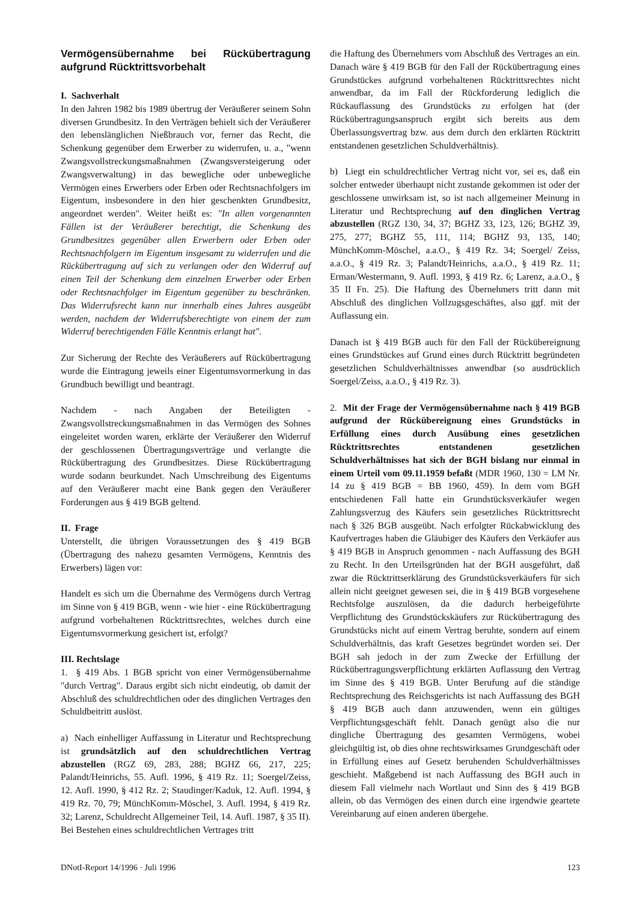Vermögensübernahme bei Rückübertragung aufgrund Rücktrittsvorbehalt
I. Sachverhalt
In den Jahren 1982 bis 1989 übertrug der Veräußerer seinem Sohn diversen Grundbesitz. In den Verträgen behielt sich der Veräußerer den lebenslänglichen Nießbrauch vor, ferner das Recht, die Schenkung gegenüber dem Erwerber zu widerrufen, u. a., "wenn Zwangsvollstreckungsmaßnahmen (Zwangsversteigerung oder Zwangsverwaltung) in das bewegliche oder unbewegliche Vermögen eines Erwerbers oder Erben oder Rechtsnachfolgers im Eigentum, insbesondere in den hier geschenkten Grundbesitz, angeordnet werden". Weiter heißt es: "In allen vorgenannten Fällen ist der Veräußerer berechtigt, die Schenkung des Grundbesitzes gegenüber allen Erwerbern oder Erben oder Rechtsnachfolgern im Eigentum insgesamt zu widerrufen und die Rückübertragung auf sich zu verlangen oder den Widerruf auf einen Teil der Schenkung dem einzelnen Erwerber oder Erben oder Rechtsnachfolger im Eigentum gegenüber zu beschränken. Das Widerrufsrecht kann nur innerhalb eines Jahres ausgeübt werden, nachdem der Widerrufsberechtigte von einem der zum Widerruf berechtigenden Fälle Kenntnis erlangt hat".
Zur Sicherung der Rechte des Veräußerers auf Rückübertragung wurde die Eintragung jeweils einer Eigentumsvormerkung in das Grundbuch bewilligt und beantragt.
Nachdem - nach Angaben der Beteiligten - Zwangsvollstreckungsmaßnahmen in das Vermögen des Sohnes eingeleitet worden waren, erklärte der Veräußerer den Widerruf der geschlossenen Übertragungsverträge und verlangte die Rückübertragung des Grundbesitzes. Diese Rückübertragung wurde sodann beurkundet. Nach Umschreibung des Eigentums auf den Veräußerer macht eine Bank gegen den Veräußerer Forderungen aus § 419 BGB geltend.
II. Frage
Unterstellt, die übrigen Voraussetzungen des § 419 BGB (Übertragung des nahezu gesamten Vermögens, Kenntnis des Erwerbers) lägen vor:
Handelt es sich um die Übernahme des Vermögens durch Vertrag im Sinne von § 419 BGB, wenn - wie hier - eine Rückübertragung aufgrund vorbehaltenen Rücktrittsrechtes, welches durch eine Eigentumsvormerkung gesichert ist, erfolgt?
III. Rechtslage
1. § 419 Abs. 1 BGB spricht von einer Vermögensübernahme "durch Vertrag". Daraus ergibt sich nicht eindeutig, ob damit der Abschluß des schuldrechtlichen oder des dinglichen Vertrages den Schuldbeitritt auslöst.
a) Nach einhelliger Auffassung in Literatur und Rechtsprechung ist grundsätzlich auf den schuldrechtlichen Vertrag abzustellen (RGZ 69, 283, 288; BGHZ 66, 217, 225; Palandt/Heinrichs, 55. Aufl. 1996, § 419 Rz. 11; Soergel/Zeiss, 12. Aufl. 1990, § 412 Rz. 2; Staudinger/Kaduk, 12. Aufl. 1994, § 419 Rz. 70, 79; MünchKomm-Möschel, 3. Aufl. 1994, § 419 Rz. 32; Larenz, Schuldrecht Allgemeiner Teil, 14. Aufl. 1987, § 35 II). Bei Bestehen eines schuldrechtlichen Vertrages tritt
die Haftung des Übernehmers vom Abschluß des Vertrages an ein. Danach wäre § 419 BGB für den Fall der Rückübertragung eines Grundstückes aufgrund vorbehaltenen Rücktrittsrechtes nicht anwendbar, da im Fall der Rückforderung lediglich die Rückauflassung des Grundstücks zu erfolgen hat (der Rückübertragungsanspruch ergibt sich bereits aus dem Überlassungsvertrag bzw. aus dem durch den erklärten Rücktritt entstandenen gesetzlichen Schuldverhältnis).
b) Liegt ein schuldrechtlicher Vertrag nicht vor, sei es, daß ein solcher entweder überhaupt nicht zustande gekommen ist oder der geschlossene unwirksam ist, so ist nach allgemeiner Meinung in Literatur und Rechtsprechung auf den dinglichen Vertrag abzustellen (RGZ 130, 34, 37; BGHZ 33, 123, 126; BGHZ 39, 275, 277; BGHZ 55, 111, 114; BGHZ 93, 135, 140; MünchKomm-Möschel, a.a.O., § 419 Rz. 34; Soergel/ Zeiss, a.a.O., § 419 Rz. 3; Palandt/Heinrichs, a.a.O., § 419 Rz. 11; Erman/Westermann, 9. Aufl. 1993, § 419 Rz. 6; Larenz, a.a.O., § 35 II Fn. 25). Die Haftung des Übernehmers tritt dann mit Abschluß des dinglichen Vollzugsgeschäftes, also ggf. mit der Auflassung ein.
Danach ist § 419 BGB auch für den Fall der Rückübereignung eines Grundstückes auf Grund eines durch Rücktritt begründeten gesetzlichen Schuldverhältnisses anwendbar (so ausdrücklich Soergel/Zeiss, a.a.O., § 419 Rz. 3).
2. Mit der Frage der Vermögensübernahme nach § 419 BGB aufgrund der Rückübereignung eines Grundstücks in Erfüllung eines durch Ausübung eines gesetzlichen Rücktrittsrechtes entstandenen gesetzlichen Schuldverhältnisses hat sich der BGH bislang nur einmal in einem Urteil vom 09.11.1959 befaßt (MDR 1960, 130 = LM Nr. 14 zu § 419 BGB = BB 1960, 459). In dem vom BGH entschiedenen Fall hatte ein Grundstücksverkäufer wegen Zahlungsverzug des Käufers sein gesetzliches Rücktrittsrecht nach § 326 BGB ausgeübt. Nach erfolgter Rückabwicklung des Kaufvertrages haben die Gläubiger des Käufers den Verkäufer aus § 419 BGB in Anspruch genommen - nach Auffassung des BGH zu Recht. In den Urteilsgründen hat der BGH ausgeführt, daß zwar die Rücktrittserklärung des Grundstücksverkäufers für sich allein nicht geeignet gewesen sei, die in § 419 BGB vorgesehene Rechtsfolge auszulösen, da die dadurch herbeigeführte Verpflichtung des Grundstückskäufers zur Rückübertragung des Grundstücks nicht auf einem Vertrag beruhte, sondern auf einem Schuldverhältnis, das kraft Gesetzes begründet worden sei. Der BGH sah jedoch in der zum Zwecke der Erfüllung der Rückübertragungsverpflichtung erklärten Auflassung den Vertrag im Sinne des § 419 BGB. Unter Berufung auf die ständige Rechtsprechung des Reichsgerichts ist nach Auffassung des BGH § 419 BGB auch dann anzuwenden, wenn ein gültiges Verpflichtungsgeschäft fehlt. Danach genügt also die nur dingliche Übertragung des gesamten Vermögens, wobei gleichgültig ist, ob dies ohne rechtswirksames Grundgeschäft oder in Erfüllung eines auf Gesetz beruhenden Schuldverhältnisses geschieht. Maßgebend ist nach Auffassung des BGH auch in diesem Fall vielmehr nach Wortlaut und Sinn des § 419 BGB allein, ob das Vermögen des einen durch eine irgendwie geartete Vereinbarung auf einen anderen übergehe.
DNotI-Report 14/1996 · Juli 1996 123